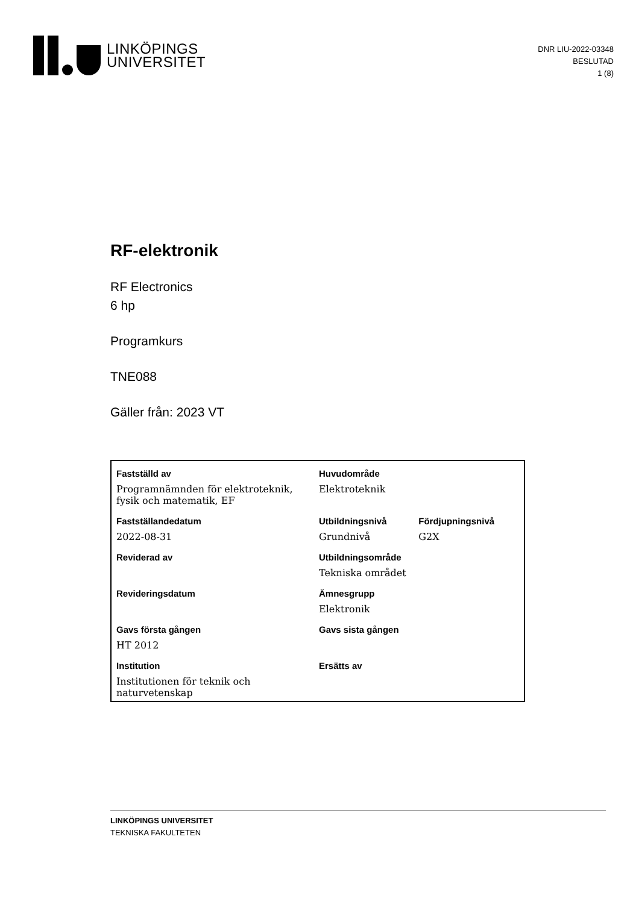LINKÖPINGS
UNIVERSITET
DNR LIU-2022-03348
BESLUTAD
1 (8)
RF-elektronik
RF Electronics
6 hp
Programkurs
TNE088
Gäller från: 2023 VT
| Fastställd av | Huvudområde | |
| --- | --- | --- |
| Programnämnden för elektroteknik, fysik och matematik, EF | Elektroteknik | |
| Fastställandedatum | Utbildningsnivå | Fördjupningsnivå |
| 2022-08-31 | Grundnivå | G2X |
| Reviderad av | Utbildningsområde | |
| | Tekniska området | |
| Revideringsdatum | Ämnesgrupp | |
| | Elektronik | |
| Gavs första gången | Gavs sista gången | |
| HT 2012 | | |
| Institution | Ersätts av | |
| Institutionen för teknik och naturvetenskap | | |
LINKÖPINGS UNIVERSITET
TEKNISKA FAKULTETEN